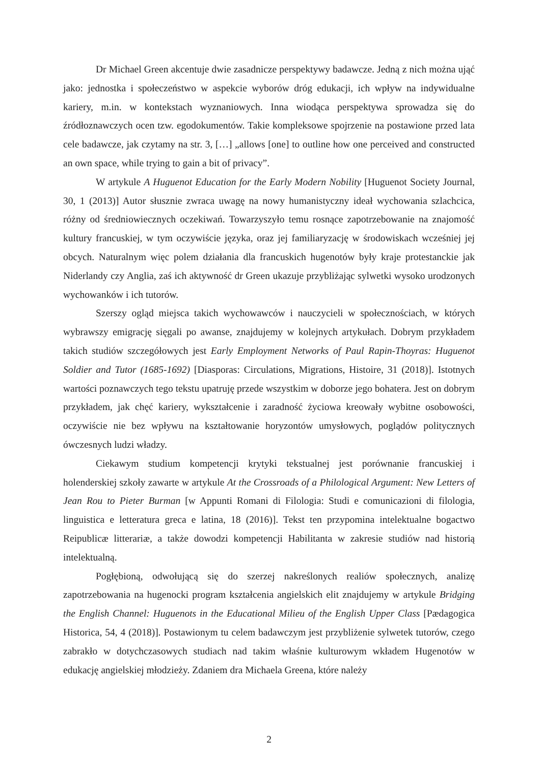Dr Michael Green akcentuje dwie zasadnicze perspektywy badawcze. Jedną z nich można ująć jako: jednostka i społeczeństwo w aspekcie wyborów dróg edukacji, ich wpływ na indywidualne kariery, m.in. w kontekstach wyznaniowych. Inna wiodąca perspektywa sprowadza się do źródłoznawczych ocen tzw. egodokumentów. Takie kompleksowe spojrzenie na postawione przed lata cele badawcze, jak czytamy na str. 3, […] „allows [one] to outline how one perceived and constructed an own space, while trying to gain a bit of privacy”.
W artykule A Huguenot Education for the Early Modern Nobility [Huguenot Society Journal, 30, 1 (2013)] Autor słusznie zwraca uwagę na nowy humanistyczny ideał wychowania szlachcica, różny od średniowiecznych oczekiwań. Towarzyszyło temu rosnące zapotrzebowanie na znajomość kultury francuskiej, w tym oczywiście języka, oraz jej familiaryzację w środowiskach wcześniej jej obcych. Naturalnym więc polem działania dla francuskich hugenotów były kraje protestanckie jak Niderlandy czy Anglia, zaś ich aktywność dr Green ukazuje przybliżając sylwetki wysoko urodzonych wychowanków i ich tutorów.
Szerszy ogląd miejsca takich wychowawców i nauczycieli w społecznościach, w których wybrawszy emigrację sięgali po awanse, znajdujemy w kolejnych artykułach. Dobrym przykładem takich studiów szczegółowych jest Early Employment Networks of Paul Rapin-Thoyras: Huguenot Soldier and Tutor (1685-1692) [Diasporas: Circulations, Migrations, Histoire, 31 (2018)]. Istotnych wartości poznawczych tego tekstu upatruję przede wszystkim w doborze jego bohatera. Jest on dobrym przykładem, jak chęć kariery, wykształcenie i zaradność życiowa kreowały wybitne osobowości, oczywiście nie bez wpływu na kształtowanie horyzontów umysłowych, poglądów politycznych ówczesnych ludzi władzy.
Ciekawym studium kompetencji krytyki tekstualnej jest porównanie francuskiej i holenderskiej szkoły zawarte w artykule At the Crossroads of a Philological Argument: New Letters of Jean Rou to Pieter Burman [w Appunti Romani di Filologia: Studi e comunicazioni di filologia, linguistica e letteratura greca e latina, 18 (2016)]. Tekst ten przypomina intelektualne bogactwo Reipublicæ litterariæ, a także dowodzi kompetencji Habilitanta w zakresie studiów nad historią intelektualną.
Pogłębioną, odwołującą się do szerzej nakreślonych realiów społecznych, analizę zapotrzebowania na hugenocki program kształcenia angielskich elit znajdujemy w artykule Bridging the English Channel: Huguenots in the Educational Milieu of the English Upper Class [Pædagogica Historica, 54, 4 (2018)]. Postawionym tu celem badawczym jest przybliżenie sylwetek tutorów, czego zabrakło w dotychczasowych studiach nad takim właśnie kulturowym wkładem Hugenotów w edukację angielskiej młodzieży. Zdaniem dra Michaela Greena, które należy
2